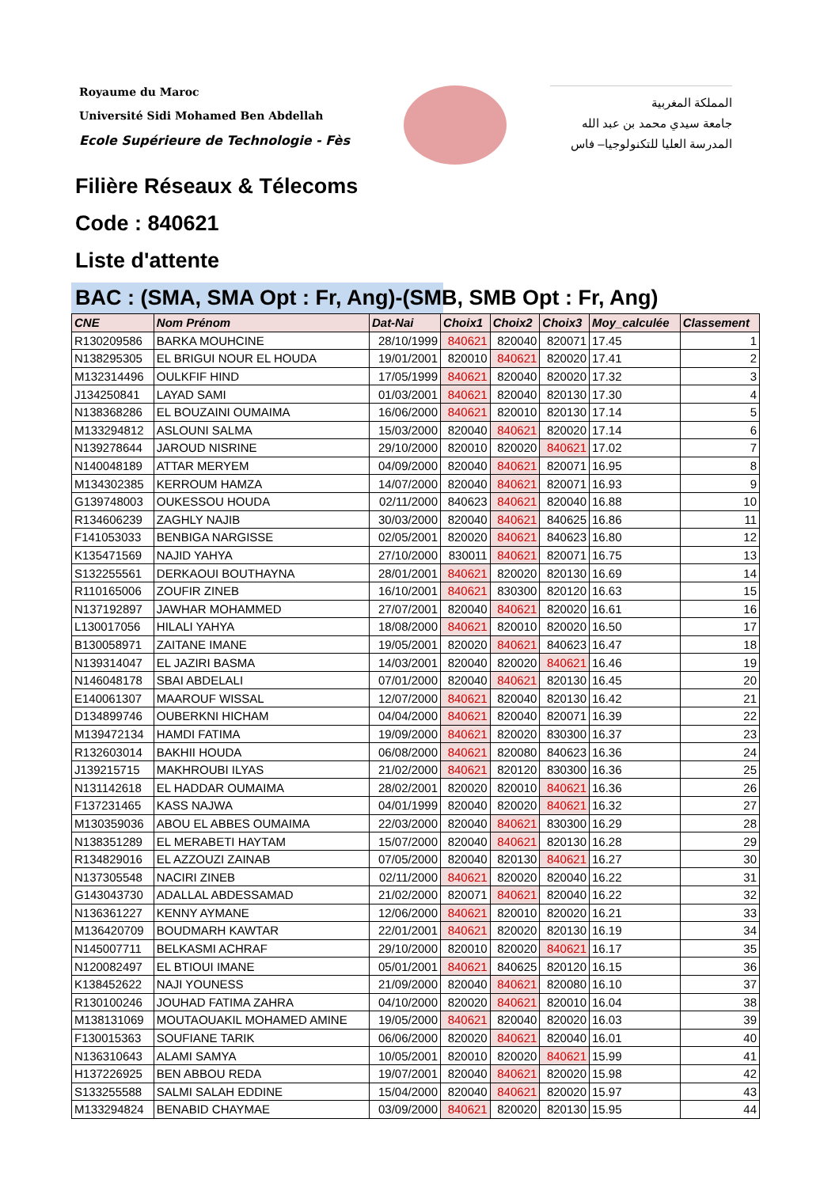Royaume du Maroc
Université Sidi Mohamed Ben Abdellah
Ecole Supérieure de Technologie - Fès
المملكة المغربية
جامعة سيدي محمد بن عبد الله
المدرسة العليا للتكنولوجيا– فاس
Filière Réseaux & Télecoms
Code : 840621
Liste d'attente
BAC : (SMA, SMA Opt : Fr, Ang)-(SMB, SMB Opt : Fr, Ang)
| CNE | Nom Prénom | Dat-Nai | Choix1 | Choix2 | Choix3 | Moy_calculée | Classement |
| --- | --- | --- | --- | --- | --- | --- | --- |
| R130209586 | BARKA MOUHCINE | 28/10/1999 | 840621 | 820040 | 820071 | 17.45 | 1 |
| N138295305 | EL BRIGUI NOUR EL HOUDA | 19/01/2001 | 820010 | 840621 | 820020 | 17.41 | 2 |
| M132314496 | OULKFIF HIND | 17/05/1999 | 840621 | 820040 | 820020 | 17.32 | 3 |
| J134250841 | LAYAD SAMI | 01/03/2001 | 840621 | 820040 | 820130 | 17.30 | 4 |
| N138368286 | EL BOUZAINI OUMAIMA | 16/06/2000 | 840621 | 820010 | 820130 | 17.14 | 5 |
| M133294812 | ASLOUNI SALMA | 15/03/2000 | 820040 | 840621 | 820020 | 17.14 | 6 |
| N139278644 | JAROUD NISRINE | 29/10/2000 | 820010 | 820020 | 840621 | 17.02 | 7 |
| N140048189 | ATTAR MERYEM | 04/09/2000 | 820040 | 840621 | 820071 | 16.95 | 8 |
| M134302385 | KERROUM HAMZA | 14/07/2000 | 820040 | 840621 | 820071 | 16.93 | 9 |
| G139748003 | OUKESSOU HOUDA | 02/11/2000 | 840623 | 840621 | 820040 | 16.88 | 10 |
| R134606239 | ZAGHLY NAJIB | 30/03/2000 | 820040 | 840621 | 840625 | 16.86 | 11 |
| F141053033 | BENBIGA NARGISSE | 02/05/2001 | 820020 | 840621 | 840623 | 16.80 | 12 |
| K135471569 | NAJID YAHYA | 27/10/2000 | 830011 | 840621 | 820071 | 16.75 | 13 |
| S132255561 | DERKAOUI BOUTHAYNA | 28/01/2001 | 840621 | 820020 | 820130 | 16.69 | 14 |
| R110165006 | ZOUFIR ZINEB | 16/10/2001 | 840621 | 830300 | 820120 | 16.63 | 15 |
| N137192897 | JAWHAR MOHAMMED | 27/07/2001 | 820040 | 840621 | 820020 | 16.61 | 16 |
| L130017056 | HILALI YAHYA | 18/08/2000 | 840621 | 820010 | 820020 | 16.50 | 17 |
| B130058971 | ZAITANE IMANE | 19/05/2001 | 820020 | 840621 | 840623 | 16.47 | 18 |
| N139314047 | EL JAZIRI BASMA | 14/03/2001 | 820040 | 820020 | 840621 | 16.46 | 19 |
| N146048178 | SBAI ABDELALI | 07/01/2000 | 820040 | 840621 | 820130 | 16.45 | 20 |
| E140061307 | MAAROUF WISSAL | 12/07/2000 | 840621 | 820040 | 820130 | 16.42 | 21 |
| D134899746 | OUBERKNI HICHAM | 04/04/2000 | 840621 | 820040 | 820071 | 16.39 | 22 |
| M139472134 | HAMDI FATIMA | 19/09/2000 | 840621 | 820020 | 830300 | 16.37 | 23 |
| R132603014 | BAKHII HOUDA | 06/08/2000 | 840621 | 820080 | 840623 | 16.36 | 24 |
| J139215715 | MAKHROUBI ILYAS | 21/02/2000 | 840621 | 820120 | 830300 | 16.36 | 25 |
| N131142618 | EL HADDAR OUMAIMA | 28/02/2001 | 820020 | 820010 | 840621 | 16.36 | 26 |
| F137231465 | KASS NAJWA | 04/01/1999 | 820040 | 820020 | 840621 | 16.32 | 27 |
| M130359036 | ABOU EL ABBES OUMAIMA | 22/03/2000 | 820040 | 840621 | 830300 | 16.29 | 28 |
| N138351289 | EL MERABETI HAYTAM | 15/07/2000 | 820040 | 840621 | 820130 | 16.28 | 29 |
| R134829016 | EL AZZOUZI ZAINAB | 07/05/2000 | 820040 | 820130 | 840621 | 16.27 | 30 |
| N137305548 | NACIRI ZINEB | 02/11/2000 | 840621 | 820020 | 820040 | 16.22 | 31 |
| G143043730 | ADALLAL ABDESSAMAD | 21/02/2000 | 820071 | 840621 | 820040 | 16.22 | 32 |
| N136361227 | KENNY AYMANE | 12/06/2000 | 840621 | 820010 | 820020 | 16.21 | 33 |
| M136420709 | BOUDMARH KAWTAR | 22/01/2001 | 840621 | 820020 | 820130 | 16.19 | 34 |
| N145007711 | BELKASMI ACHRAF | 29/10/2000 | 820010 | 820020 | 840621 | 16.17 | 35 |
| N120082497 | EL BTIOUI IMANE | 05/01/2001 | 840621 | 840625 | 820120 | 16.15 | 36 |
| K138452622 | NAJI YOUNESS | 21/09/2000 | 820040 | 840621 | 820080 | 16.10 | 37 |
| R130100246 | JOUHAD FATIMA ZAHRA | 04/10/2000 | 820020 | 840621 | 820010 | 16.04 | 38 |
| M138131069 | MOUTAOUAKIL MOHAMED AMINE | 19/05/2000 | 840621 | 820040 | 820020 | 16.03 | 39 |
| F130015363 | SOUFIANE TARIK | 06/06/2000 | 820020 | 840621 | 820040 | 16.01 | 40 |
| N136310643 | ALAMI SAMYA | 10/05/2001 | 820010 | 820020 | 840621 | 15.99 | 41 |
| H137226925 | BEN ABBOU REDA | 19/07/2001 | 820040 | 840621 | 820020 | 15.98 | 42 |
| S133255588 | SALMI SALAH EDDINE | 15/04/2000 | 820040 | 840621 | 820020 | 15.97 | 43 |
| M133294824 | BENABID CHAYMAE | 03/09/2000 | 840621 | 820020 | 820130 | 15.95 | 44 |